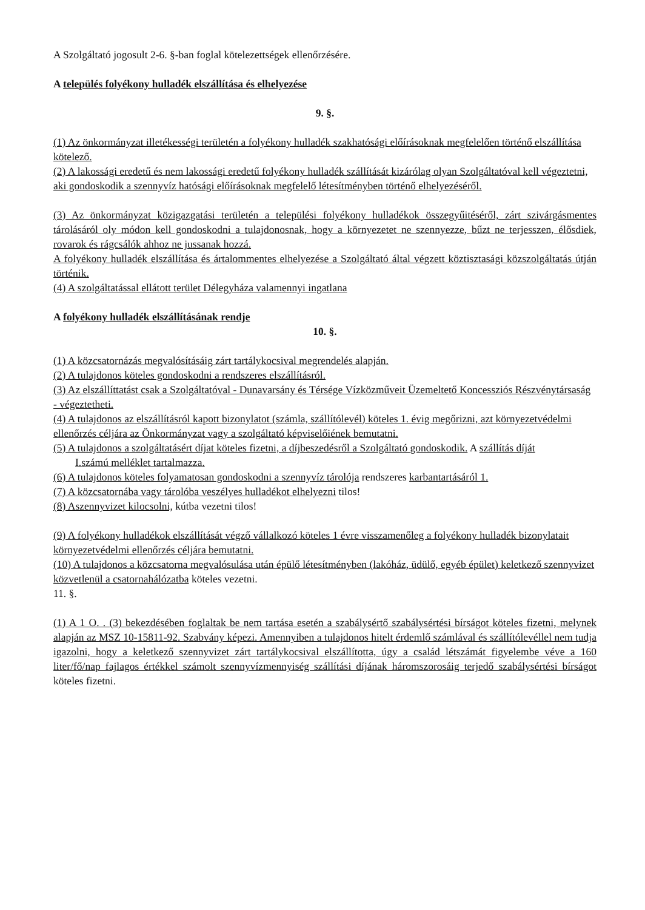A Szolgáltató jogosult 2-6. §-ban foglal kötelezettségek ellenőrzésére.
A település folyékony hulladék elszállítása és elhelyezése
9. §.
(1) Az önkormányzat illetékességi területén a folyékony hulladék szakhatósági előírásoknak megfelelően történő elszállítása kötelező.
(2) A lakossági eredetű és nem lakossági eredetű folyékony hulladék szállítását kizárólag olyan Szolgáltatóval kell végeztetni, aki gondoskodik a szennyvíz hatósági előírásoknak megfelelő létesítményben történő elhelyezéséről.
(3) Az önkormányzat közigazgatási területén a települési folyékony hulladékok összegyűitéséről, zárt szivárgásmentes tárolásáról oly módon kell gondoskodni a tulajdonosnak, hogy a környezetet ne szennyezze, bűzt ne terjesszen, élősdiek, rovarok és rágcsálók ahhoz ne jussanak hozzá.
A folyékony hulladék elszállítása és ártalommentes elhelyezése a Szolgáltató által végzett köztisztasági közszolgáltatás útján történik.
(4) A szolgáltatással ellátott terület Délegyháza valamennyi ingatlana
A folyékony hulladék elszállításának rendje
10. §.
(1) A közcsatornázás megvalósításáig zárt tartálykocsival megrendelés alapján.
(2) A tulajdonos köteles gondoskodni a rendszeres elszállításról.
(3) Az elszállíttatást csak a Szolgáltatóval - Dunavarsány és Térsége Vízközműveit Üzemeltető Koncessziós Részvénytársaság - végeztetheti.
(4) A tulajdonos az elszállításról kapott bizonylatot (számla, szállítólevél) köteles 1. évig megőrizni, azt környezetvédelmi ellenőrzés céljára az Önkormányzat vagy a szolgáltató képviselőiének bemutatni.
(5) A tulajdonos a szolgáltatásért díjat köteles fizetni, a díjbeszedésről a Szolgáltató gondoskodik. A szállítás díját
I.számú melléklet tartalmazza.
(6) A tulajdonos köteles folyamatosan gondoskodni a szennyvíz tárolója rendszeres karbantartásáról 1.
(7) A közcsatornába vagy tárolóba veszélyes hulladékot elhelyezni tilos!
(8) Aszennyvizet kilocsolni, kútba vezetni tilos!
(9) A folyékony hulladékok elszállítását végző vállalkozó köteles 1 évre visszamenőleg a folyékony hulladék bizonylatait környezetvédelmi ellenőrzés céljára bemutatni.
(10) A tulajdonos a közcsatorna megvalósulása után épülő létesítményben (lakóház, üdülő, egyéb épület) keletkező szennyvizet közvetlenül a csatornahálózatba köteles vezetni.
11. §.
(1) A 1 O. . (3) bekezdésében foglaltak be nem tartása esetén a szabálysértő szabálysértési bírságot köteles fizetni, melynek alapján az MSZ 10-15811-92. Szabvány képezi. Amennyiben a tulajdonos hitelt érdemlő számlával és szállítólevéllel nem tudja igazolni, hogy a keletkező szennyvizet zárt tartálykocsival elszállította, úgy a család létszámát figyelembe véve a 160 liter/fő/nap fajlagos értékkel számolt szennyvízmennyiség szállítási díjának háromszorosáig terjedő szabálysértési bírságot köteles fizetni.